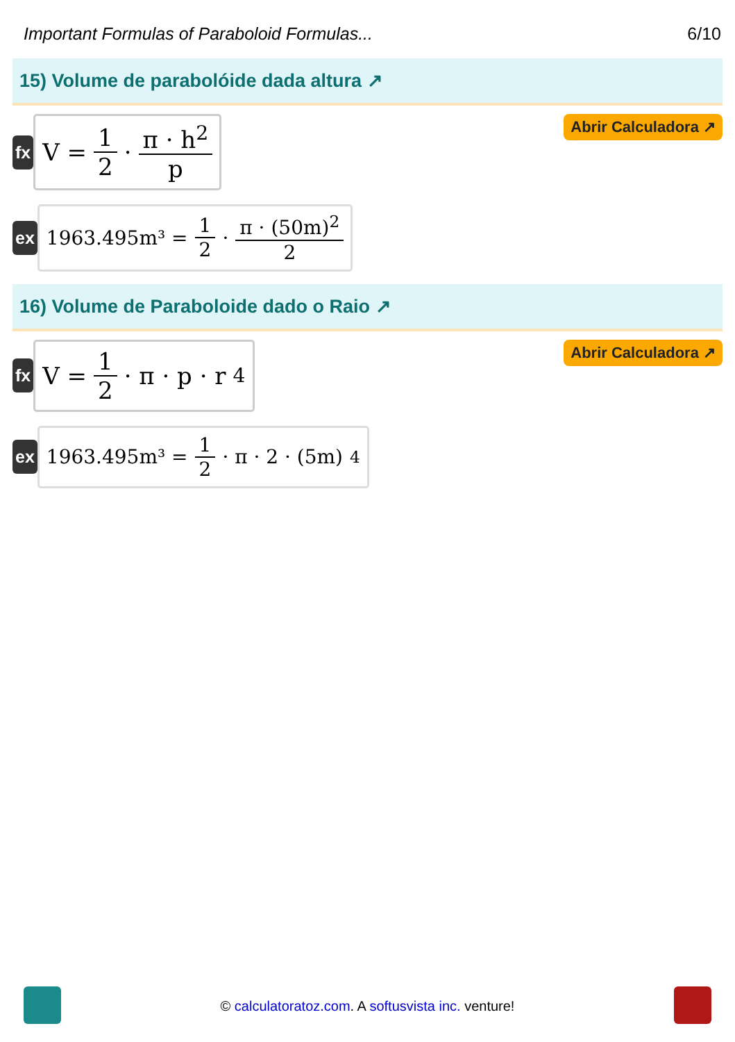Important Formulas of Paraboloid Formulas... 6/10
15) Volume de parabolóide dada altura ↗
fx
V = 1 2 · π · h<sup>2</sup> p
Abrir Calculadora ↗
ex 1963.495m³ = 1 2 · π · (50m)<sup>2</sup> 2
16) Volume de Paraboloide dado o Raio ↗
fx
V = 1 2 · π · p · r<sup>4</sup>
Abrir Calculadora ↗
ex
1963.495m³ = 1 2 · π · 2 · (5m)<sup>4</sup>
© calculatoratoz.com. A softusvista inc. venture!